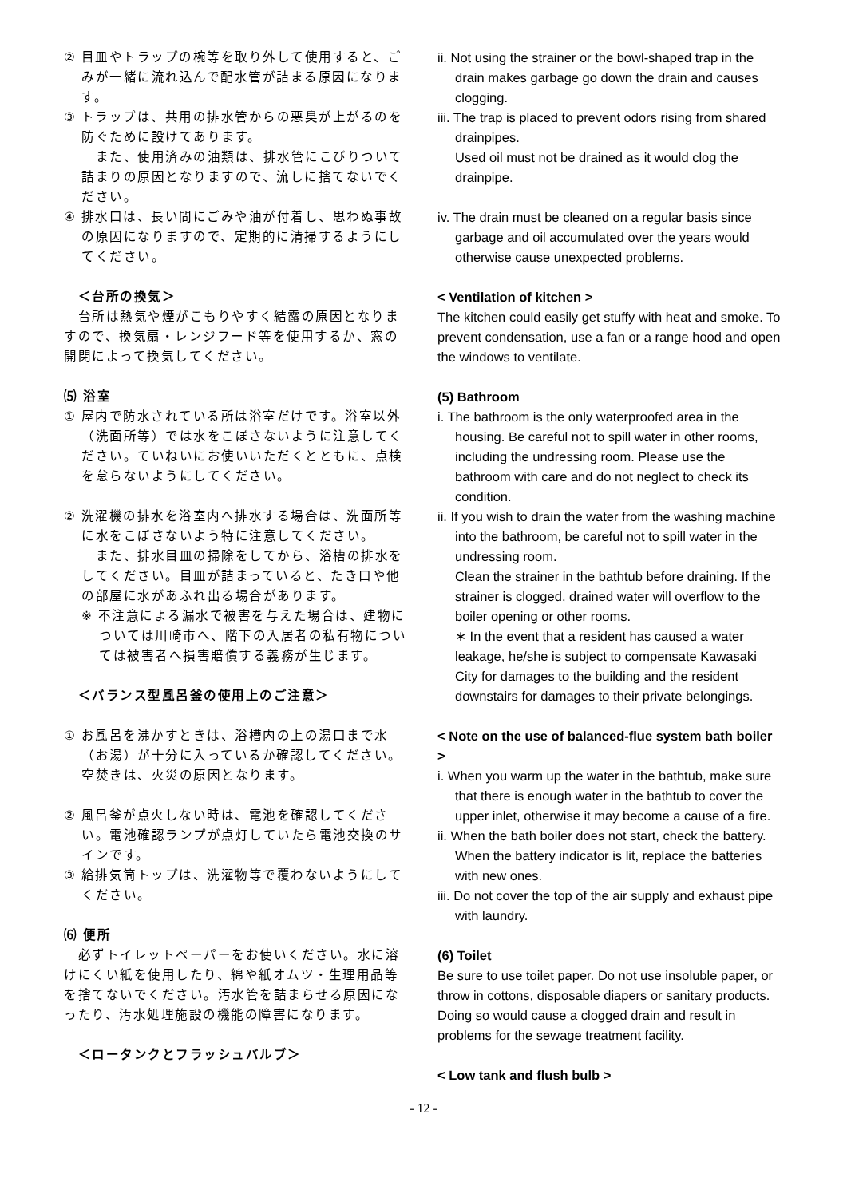② 目皿やトラップの椀等を取り外して使用すると、ごみが一緒に流れ込んで配水管が詰まる原因になります。
③ トラップは、共用の排水管からの悪臭が上がるのを防ぐために設けてあります。
　また、使用済みの油類は、排水管にこびりついて詰まりの原因となりますので、流しに捨てないでください。
④ 排水口は、長い間にごみや油が付着し、思わぬ事故の原因になりますので、定期的に清掃するようにしてください。
　＜台所の換気＞
　台所は熱気や煙がこもりやすく結露の原因となりますので、換気扇・レンジフード等を使用するか、窓の開閉によって換気してください。
⑸ 浴室
① 屋内で防水されている所は浴室だけです。浴室以外（洗面所等）では水をこぼさないように注意してください。ていねいにお使いいただくとともに、点検を怠らないようにしてください。
② 洗濯機の排水を浴室内へ排水する場合は、洗面所等に水をこぼさないよう特に注意してください。
　また、排水目皿の掃除をしてから、浴槽の排水をしてください。目皿が詰まっていると、たき口や他の部屋に水があふれ出る場合があります。
※ 不注意による漏水で被害を与えた場合は、建物については川崎市へ、階下の入居者の私有物については被害者へ損害賠償する義務が生じます。
　＜バランス型風呂釜の使用上のご注意＞
① お風呂を沸かすときは、浴槽内の上の湯口まで水（お湯）が十分に入っているか確認してください。空焚きは、火災の原因となります。
② 風呂釜が点火しない時は、電池を確認してください。電池確認ランプが点灯していたら電池交換のサインです。
③ 給排気筒トップは、洗濯物等で覆わないようにしてください。
⑹ 便所
　必ずトイレットペーパーをお使いください。水に溶けにくい紙を使用したり、綿や紙オムツ・生理用品等を捨てないでください。汚水管を詰まらせる原因になったり、汚水処理施設の機能の障害になります。
　＜ロータンクとフラッシュバルブ＞
ii. Not using the strainer or the bowl-shaped trap in the drain makes garbage go down the drain and causes clogging.
iii. The trap is placed to prevent odors rising from shared drainpipes.
Used oil must not be drained as it would clog the drainpipe.
iv. The drain must be cleaned on a regular basis since garbage and oil accumulated over the years would otherwise cause unexpected problems.
< Ventilation of kitchen >
The kitchen could easily get stuffy with heat and smoke. To prevent condensation, use a fan or a range hood and open the windows to ventilate.
(5) Bathroom
i. The bathroom is the only waterproofed area in the housing. Be careful not to spill water in other rooms, including the undressing room. Please use the bathroom with care and do not neglect to check its condition.
ii. If you wish to drain the water from the washing machine into the bathroom, be careful not to spill water in the undressing room.
Clean the strainer in the bathtub before draining. If the strainer is clogged, drained water will overflow to the boiler opening or other rooms.
∗ In the event that a resident has caused a water leakage, he/she is subject to compensate Kawasaki City for damages to the building and the resident downstairs for damages to their private belongings.
< Note on the use of balanced-flue system bath boiler >
i. When you warm up the water in the bathtub, make sure that there is enough water in the bathtub to cover the upper inlet, otherwise it may become a cause of a fire.
ii. When the bath boiler does not start, check the battery. When the battery indicator is lit, replace the batteries with new ones.
iii. Do not cover the top of the air supply and exhaust pipe with laundry.
(6) Toilet
Be sure to use toilet paper. Do not use insoluble paper, or throw in cottons, disposable diapers or sanitary products. Doing so would cause a clogged drain and result in problems for the sewage treatment facility.
< Low tank and flush bulb >
- 12 -